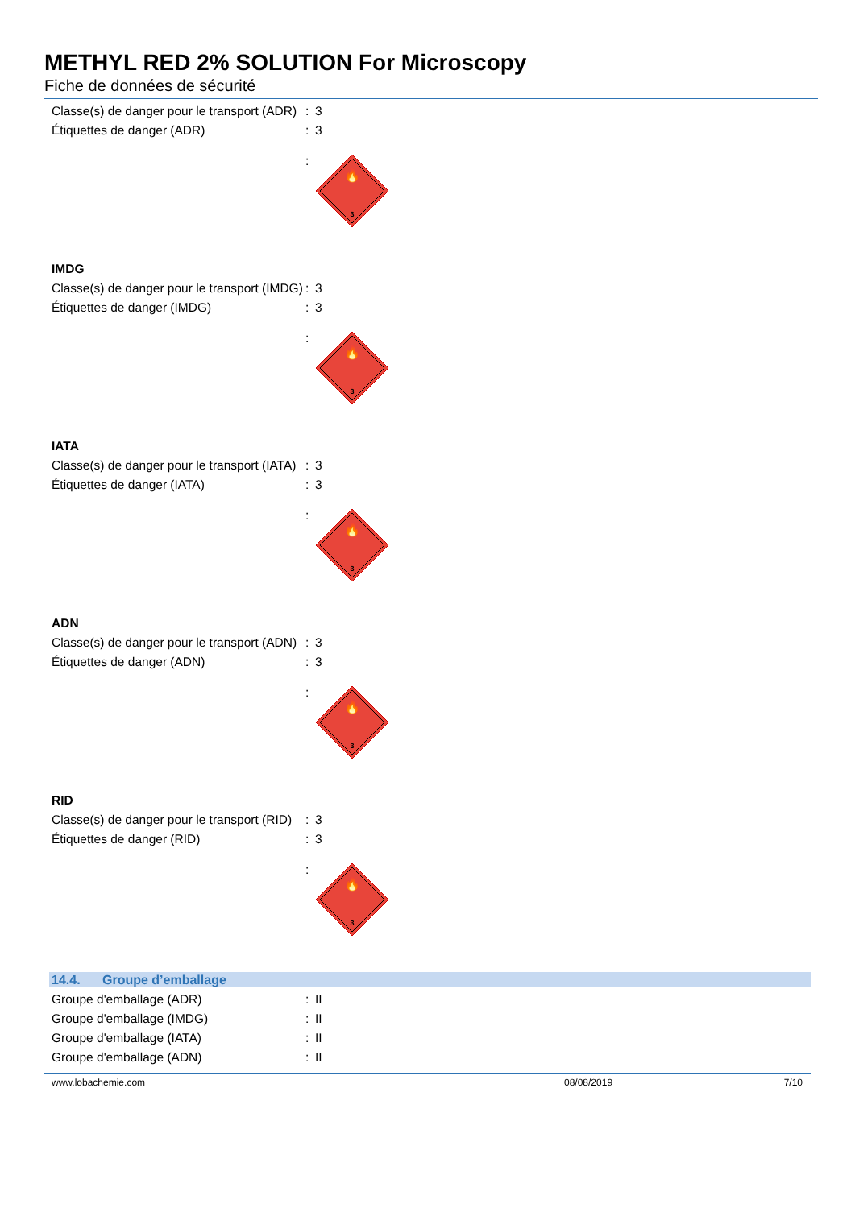METHYL RED 2% SOLUTION For Microscopy
Fiche de données de sécurité
Classe(s) de danger pour le transport (ADR)
: 3
Étiquettes de danger (ADR) : 3
:
🔥
3
IMDG
Classe(s) de danger pour le transport (IMDG)
: 3
Étiquettes de danger (IMDG) : 3
:
🔥
3
IATA
Classe(s) de danger pour le transport (IATA)
: 3
Étiquettes de danger (IATA) : 3
:
🔥
3
ADN
Classe(s) de danger pour le transport (ADN)
: 3
Étiquettes de danger (ADN) : 3
:
🔥
3
RID
Classe(s) de danger pour le transport (RID)
: 3
Étiquettes de danger (RID) : 3
:
🔥
3
14.4. Groupe d’emballage
Groupe d'emballage (ADR) : II
Groupe d'emballage (IMDG) : II
Groupe d'emballage (IATA) : II
Groupe d'emballage (ADN) : II
www.lobachemie.com 08/08/2019 7/10